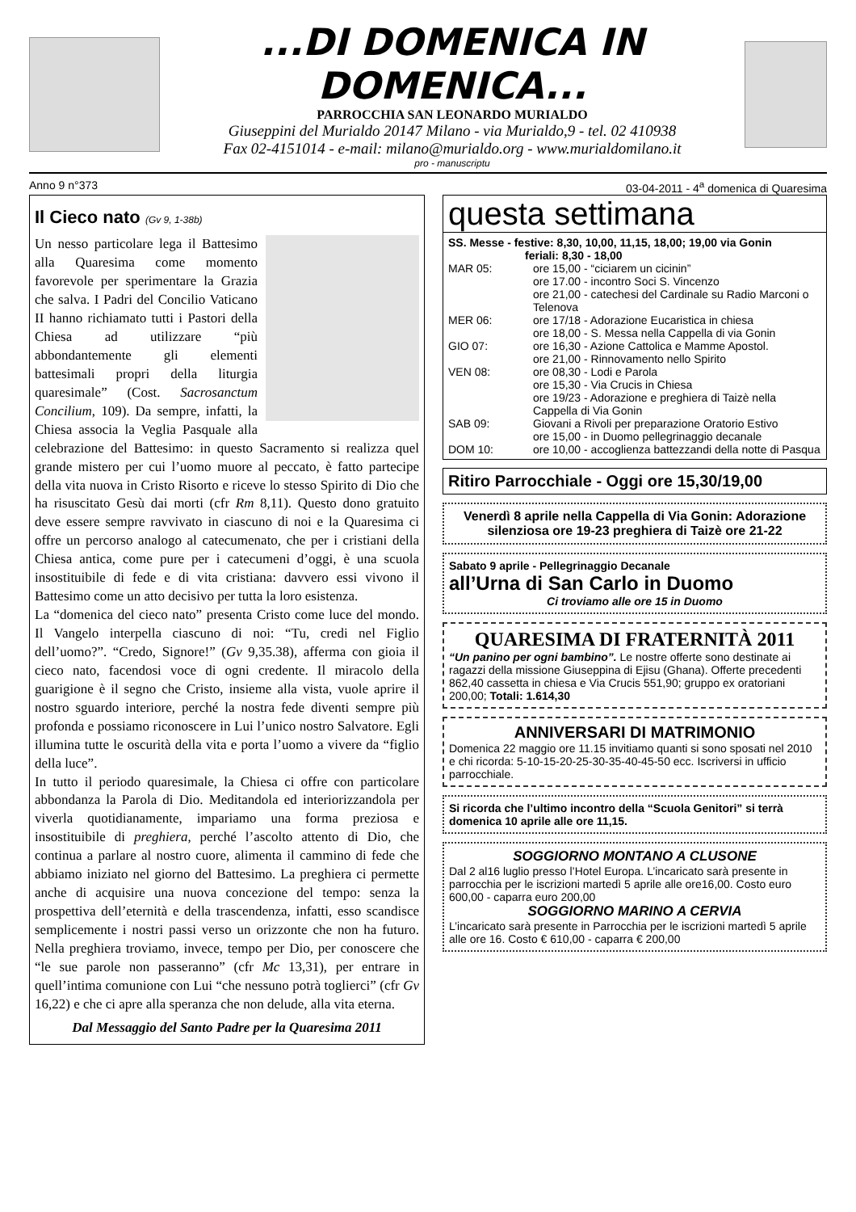...DI DOMENICA IN DOMENICA...
PARROCCHIA SAN LEONARDO MURIALDO
Giuseppini del Murialdo 20147 Milano - via Murialdo,9 - tel. 02 410938
Fax 02-4151014 - e-mail: milano@murialdo.org - www.murialdomilano.it
pro - manuscriptu
Anno 9 n°373 03-04-2011 - 4<sup>a</sup> domenica di Quaresima
Il Cieco nato (Gv 9, 1-38b)
Un nesso particolare lega il Battesimo alla Quaresima come momento favorevole per sperimentare la Grazia che salva. I Padri del Concilio Vaticano II hanno richiamato tutti i Pastori della Chiesa ad utilizzare “più abbondantemente gli elementi battesimali propri della liturgia quaresimale” (Cost. Sacrosanctum Concilium, 109). Da sempre, infatti, la Chiesa associa la Veglia Pasquale alla celebrazione del Battesimo: in questo Sacramento si realizza quel grande mistero per cui l’uomo muore al peccato, è fatto partecipe della vita nuova in Cristo Risorto e riceve lo stesso Spirito di Dio che ha risuscitato Gesù dai morti (cfr Rm 8,11). Questo dono gratuito deve essere sempre ravvivato in ciascuno di noi e la Quaresima ci offre un percorso analogo al catecumenato, che per i cristiani della Chiesa antica, come pure per i catecumeni d’oggi, è una scuola insostituibile di fede e di vita cristiana: davvero essi vivono il Battesimo come un atto decisivo per tutta la loro esistenza.
La “domenica del cieco nato” presenta Cristo come luce del mondo. Il Vangelo interpella ciascuno di noi: “Tu, credi nel Figlio dell’uomo?”. “Credo, Signore!” (Gv 9,35.38), afferma con gioia il cieco nato, facendosi voce di ogni credente. Il miracolo della guarigione è il segno che Cristo, insieme alla vista, vuole aprire il nostro sguardo interiore, perché la nostra fede diventi sempre più profonda e possiamo riconoscere in Lui l’unico nostro Salvatore. Egli illumina tutte le oscurità della vita e porta l’uomo a vivere da “figlio della luce”.
In tutto il periodo quaresimale, la Chiesa ci offre con particolare abbondanza la Parola di Dio. Meditandola ed interiorizzandola per viverla quotidianamente, impariamo una forma preziosa e insostituibile di preghiera, perché l’ascolto attento di Dio, che continua a parlare al nostro cuore, alimenta il cammino di fede che abbiamo iniziato nel giorno del Battesimo. La preghiera ci permette anche di acquisire una nuova concezione del tempo: senza la prospettiva dell’eternità e della trascendenza, infatti, esso scandisce semplicemente i nostri passi verso un orizzonte che non ha futuro. Nella preghiera troviamo, invece, tempo per Dio, per conoscere che “le sue parole non passeranno” (cfr Mc 13,31), per entrare in quell’intima comunione con Lui “che nessuno potrà toglierci” (cfr Gv 16,22) e che ci apre alla speranza che non delude, alla vita eterna.
Dal Messaggio del Santo Padre per la Quaresima 2011
questa settimana
SS. Messe - festive: 8,30, 10,00, 11,15, 18,00; 19,00 via Gonin
feriali: 8,30 - 18,00
MAR 05: ore 15,00 - “ciciarem un cicinin”
ore 17.00 - incontro Soci S. Vincenzo
ore 21,00 - catechesi del Cardinale su Radio Marconi o Telenova
MER 06: ore 17/18 - Adorazione Eucaristica in chiesa
ore 18,00 - S. Messa nella Cappella di via Gonin
GIO 07: ore 16,30 - Azione Cattolica e Mamme Apostol.
ore 21,00 - Rinnovamento nello Spirito
VEN 08: ore 08,30 - Lodi e Parola
ore 15,30 - Via Crucis in Chiesa
ore 19/23 - Adorazione e preghiera di Taizè nella Cappella di Via Gonin
SAB 09: Giovani a Rivoli per preparazione Oratorio Estivo
ore 15,00 - in Duomo pellegrinaggio decanale
DOM 10: ore 10,00 - accoglienza battezzandi della notte di Pasqua
Ritiro Parrocchiale - Oggi ore 15,30/19,00
Venerdì 8 aprile nella Cappella di Via Gonin: Adorazione silenziosa ore 19-23 preghiera di Taizè ore 21-22
Sabato 9 aprile - Pellegrinaggio Decanale
all’Urna di San Carlo in Duomo
Ci troviamo alle ore 15 in Duomo
QUARESIMA DI FRATERNITÀ 2011
“Un panino per ogni bambino”. Le nostre offerte sono destinate ai ragazzi della missione Giuseppina di Ejisu (Ghana). Offerte precedenti 862,40 cassetta in chiesa e Via Crucis 551,90; gruppo ex oratoriani 200,00; Totali: 1.614,30
ANNIVERSARI DI MATRIMONIO
Domenica 22 maggio ore 11.15 invitiamo quanti si sono sposati nel 2010 e chi ricorda: 5-10-15-20-25-30-35-40-45-50 ecc. Iscriversi in ufficio parrocchiale.
Si ricorda che l’ultimo incontro della “Scuola Genitori” si terrà domenica 10 aprile alle ore 11,15.
SOGGIORNO MONTANO A CLUSONE
Dal 2 al16 luglio presso l’Hotel Europa. L’incaricato sarà presente in parrocchia per le iscrizioni martedì 5 aprile alle ore16,00. Costo euro 600,00 - caparra euro 200,00
SOGGIORNO MARINO A CERVIA
L’incaricato sarà presente in Parrocchia per le iscrizioni martedì 5 aprile alle ore 16. Costo € 610,00 - caparra € 200,00